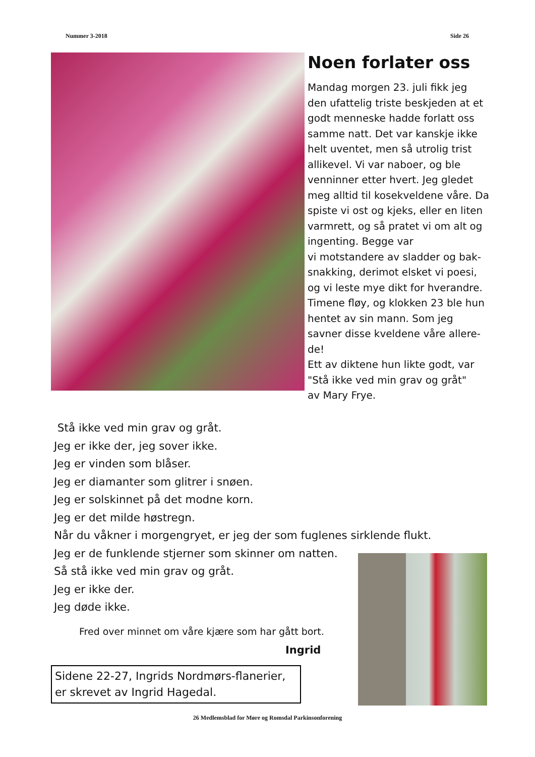Nummer 3-2018 Side 26
Noen forlater oss
Mandag morgen 23. juli fikk jeg den ufattelig triste beskjeden at et godt menneske hadde forlatt oss samme natt. Det var kanskje ikke helt uventet, men så utrolig trist allikevel. Vi var naboer, og ble venninner etter hvert. Jeg gledet meg alltid til kosekveldene våre. Da spiste vi ost og kjeks, eller en liten varmrett, og så pratet vi om alt og ingenting. Begge var
vi motstandere av sladder og bak-snakking, derimot elsket vi poesi, og vi leste mye dikt for hverandre. Timene fløy, og klokken 23 ble hun hentet av sin mann. Som jeg savner disse kveldene våre allere-de!
Ett av diktene hun likte godt, var "Stå ikke ved min grav og gråt"
av Mary Frye.
Stå ikke ved min grav og gråt.
Jeg er ikke der, jeg sover ikke.
Jeg er vinden som blåser.
Jeg er diamanter som glitrer i snøen.
Jeg er solskinnet på det modne korn.
Jeg er det milde høstregn.
Når du våkner i morgengryet, er jeg der som fuglenes sirklende flukt.
Jeg er de funklende stjerner som skinner om natten.
Så stå ikke ved min grav og gråt.
Jeg er ikke der.
Jeg døde ikke.
Fred over minnet om våre kjære som har gått bort.
Ingrid
Sidene 22-27, Ingrids Nordmørs-flanerier, er skrevet av Ingrid Hagedal.
26 Medlemsblad for Møre og Romsdal Parkinsonforening